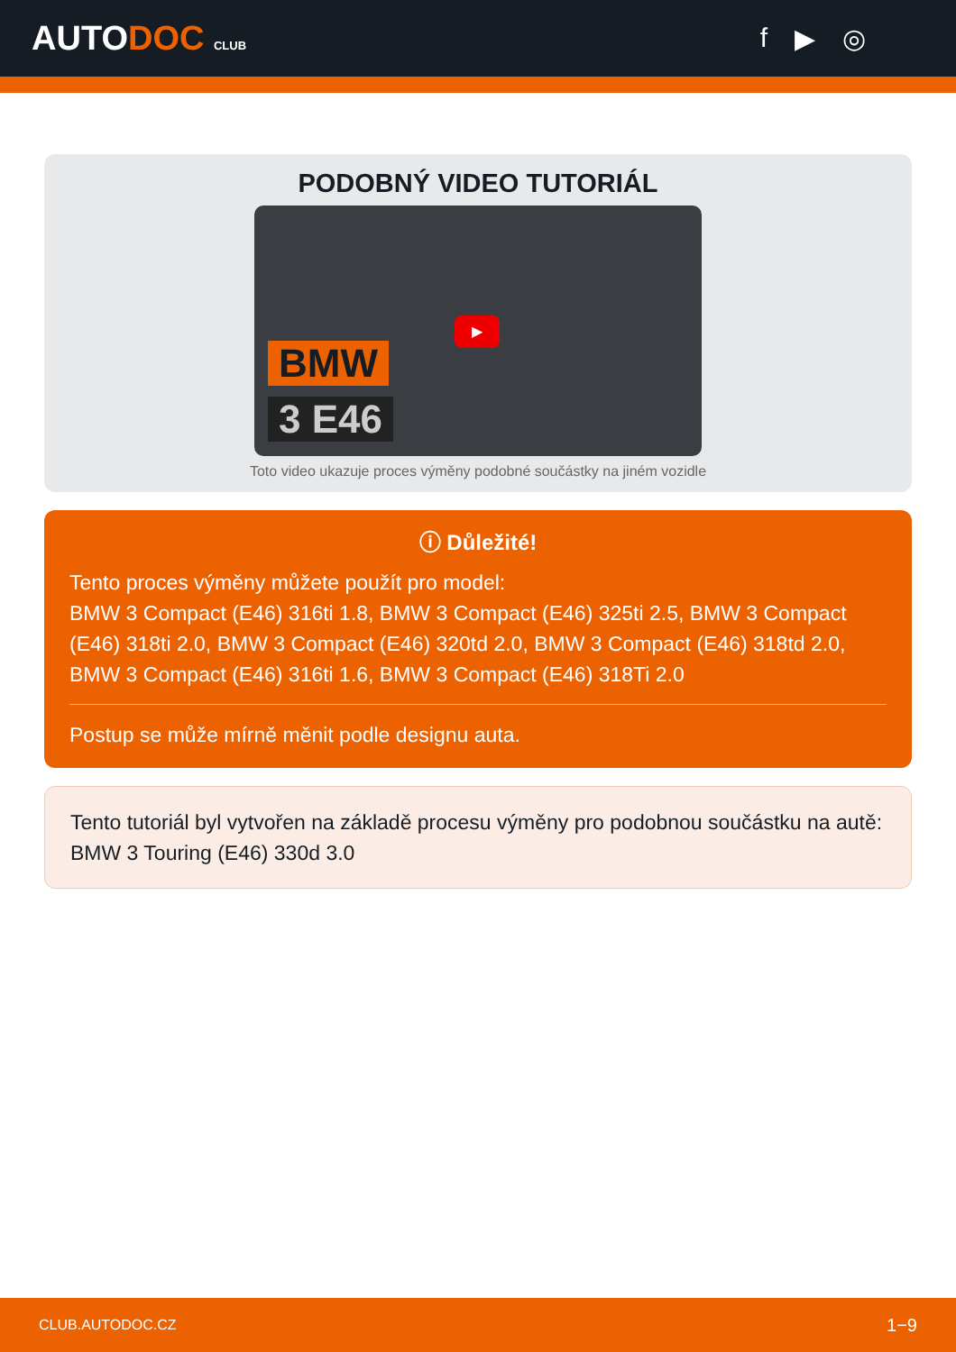AUTODOC CLUB
f ▶ ◎
PODOBNÝ VIDEO TUTORIÁL
BMW
3 E46
▶
Toto video ukazuje proces výměny podobné součástky na jiném vozidle
ⓘ Důležité!
Tento proces výměny můžete použít pro model:
BMW 3 Compact (E46) 316ti 1.8, BMW 3 Compact (E46) 325ti 2.5, BMW 3 Compact (E46) 318ti 2.0, BMW 3 Compact (E46) 320td 2.0, BMW 3 Compact (E46) 318td 2.0, BMW 3 Compact (E46) 316ti 1.6, BMW 3 Compact (E46) 318Ti 2.0
Postup se může mírně měnit podle designu auta.
Tento tutoriál byl vytvořen na základě procesu výměny pro podobnou součástku na autě: BMW 3 Touring (E46) 330d 3.0
CLUB.AUTODOC.CZ 1−9